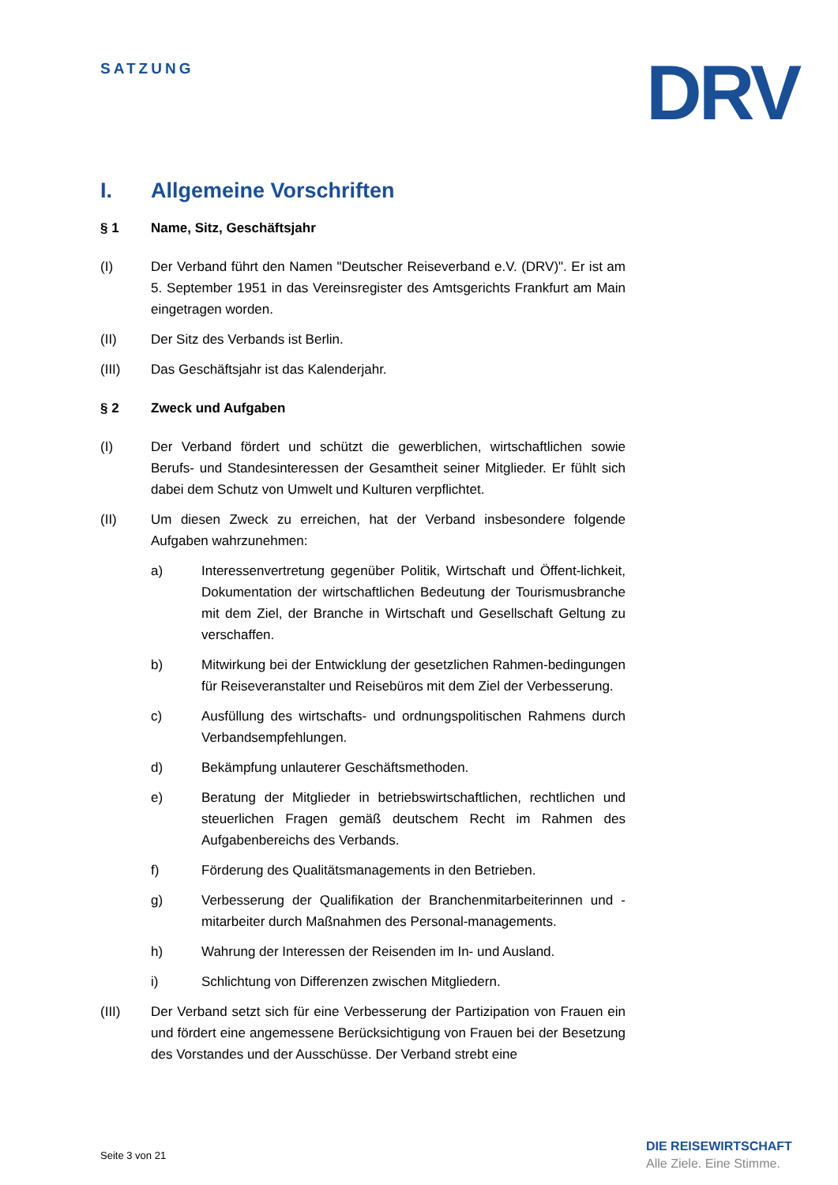SATZUNG DRV
I. Allgemeine Vorschriften
§ 1 Name, Sitz, Geschäftsjahr
(I) Der Verband führt den Namen "Deutscher Reiseverband e.V. (DRV)". Er ist am 5. September 1951 in das Vereinsregister des Amtsgerichts Frankfurt am Main eingetragen worden.
(II) Der Sitz des Verbands ist Berlin.
(III) Das Geschäftsjahr ist das Kalenderjahr.
§ 2 Zweck und Aufgaben
(I) Der Verband fördert und schützt die gewerblichen, wirtschaftlichen sowie Berufs- und Standesinteressen der Gesamtheit seiner Mitglieder. Er fühlt sich dabei dem Schutz von Umwelt und Kulturen verpflichtet.
(II) Um diesen Zweck zu erreichen, hat der Verband insbesondere folgende Aufgaben wahrzunehmen:
a) Interessenvertretung gegenüber Politik, Wirtschaft und Öffent-lichkeit, Dokumentation der wirtschaftlichen Bedeutung der Tourismusbranche mit dem Ziel, der Branche in Wirtschaft und Gesellschaft Geltung zu verschaffen.
b) Mitwirkung bei der Entwicklung der gesetzlichen Rahmen-bedingungen für Reiseveranstalter und Reisebüros mit dem Ziel der Verbesserung.
c) Ausfüllung des wirtschafts- und ordnungspolitischen Rahmens durch Verbandsempfehlungen.
d) Bekämpfung unlauterer Geschäftsmethoden.
e) Beratung der Mitglieder in betriebswirtschaftlichen, rechtlichen und steuerlichen Fragen gemäß deutschem Recht im Rahmen des Aufgabenbereichs des Verbands.
f) Förderung des Qualitätsmanagements in den Betrieben.
g) Verbesserung der Qualifikation der Branchenmitarbeiterinnen und -mitarbeiter durch Maßnahmen des Personal-managements.
h) Wahrung der Interessen der Reisenden im In- und Ausland.
i) Schlichtung von Differenzen zwischen Mitgliedern.
(III) Der Verband setzt sich für eine Verbesserung der Partizipation von Frauen ein und fördert eine angemessene Berücksichtigung von Frauen bei der Besetzung des Vorstandes und der Ausschüsse. Der Verband strebt eine
Seite 3 von 21
DIE REISEWIRTSCHAFT
Alle Ziele. Eine Stimme.